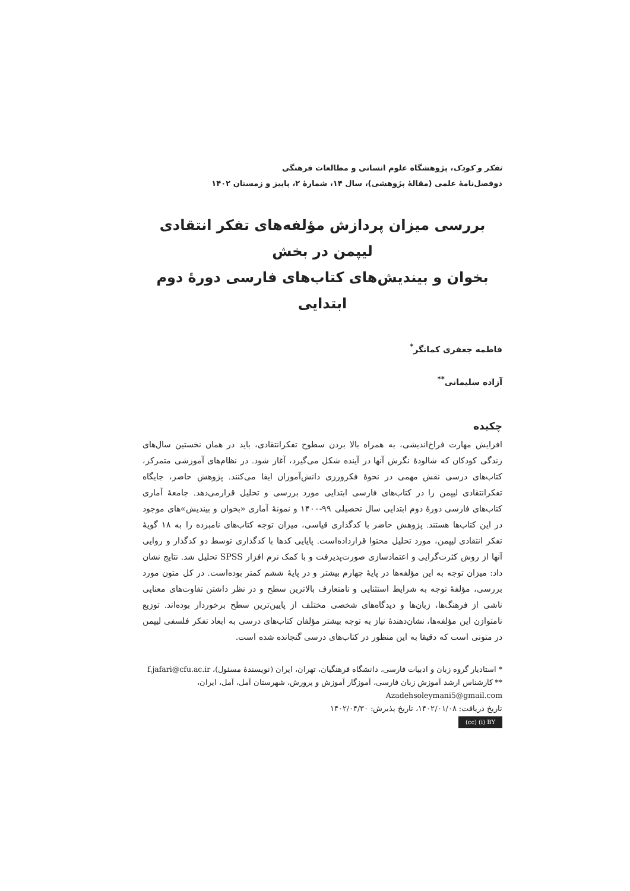تفکر و کودک، پژوهشگاه علوم انسانی و مطالعات فرهنگی
دوفصل‌نامهٔ علمی (مقالهٔ پژوهشی)، سال ۱۴، شمارهٔ ۲، پاییز و زمستان ۱۴۰۲
بررسی میزان پردازش مؤلفه‌های تفکر انتقادی لیپمن در بخش
بخوان و بیندیش‌های کتاب‌های فارسی دورهٔ دوم ابتدایی
فاطمه جعفری کمانگر<sup>*</sup>
آزاده سلیمانی<sup>**</sup>
چکیده
افزایش مهارت فراخ‌اندیشی، به همراه بالا بردن سطوح تفکرانتقادی، باید در همان نخستین سال‌های زندگی کودکان که شالودهٔ نگرش آنها در آینده شکل می‌گیرد، آغاز شود. در نظام‌های آموزشی متمرکز، کتاب‌های درسی نقش مهمی در نحوهٔ فکرورزی دانش‌آموزان ایفا می‌کنند. پژوهش حاضر، جایگاه تفکرانتقادی لیپمن را در کتاب‌های فارسی ابتدایی مورد بررسی و تحلیل قرارمی‌دهد. جامعهٔ آماری کتاب‌های فارسی دورهٔ دوم ابتدایی سال تحصیلی ۹۹-۱۴۰۰ و نمونهٔ آماری «بخوان و بیندیش»های موجود در این کتاب‌ها هستند. پژوهش حاضر با کدگذاری قیاسی، میزان توجه کتاب‌های نامبرده را به ۱۸ گویهٔ تفکر انتقادی لیپمن، مورد تحلیل محتوا قراردادەاست. پایایی کدها با کدگذاری توسط دو کدگذار و روایی آنها از روش کثرت‌گرایی و اعتمادسازی صورت‌پذیرفت و با کمک نرم افزار SPSS تحلیل شد. نتایج نشان داد: میزان توجه به این مؤلفه‌ها در پایهٔ چهارم بیشتر و در پایهٔ ششم کمتر بوده‌است. در کل متون مورد بررسی، مؤلفهٔ توجه به شرایط استثنایی و نامتعارف بالاترین سطح و در نظر داشتن تفاوت‌های معنایی ناشی از فرهنگ‌ها، زبان‌ها و دیدگاه‌های شخصی مختلف از پایین‌ترین سطح برخوردار بوده‌اند. توزیع نامتوازن این مؤلفه‌ها، نشان‌دهندهٔ نیاز به توجه بیشتر مؤلفان کتاب‌های درسی به ابعاد تفکر فلسفی لیپمن در متونی است که دقیقا به این منظور در کتاب‌های درسی گنجانده شده است.
* استادیار گروه زبان و ادبیات فارسی، دانشگاه فرهنگیان، تهران، ایران (نویسندهٔ مسئول)، f.jafari@cfu.ac.ir
** کارشناس ارشد آموزش زبان فارسی، آموزگار آموزش و پرورش، شهرستان آمل، آمل، ایران،
Azadehsoleymani5@gmail.com
تاریخ دریافت: ۱۴۰۲/۰۱/۰۸، تاریخ پذیرش: ۱۴۰۲/۰۴/۳۰
(cc) (i) BY